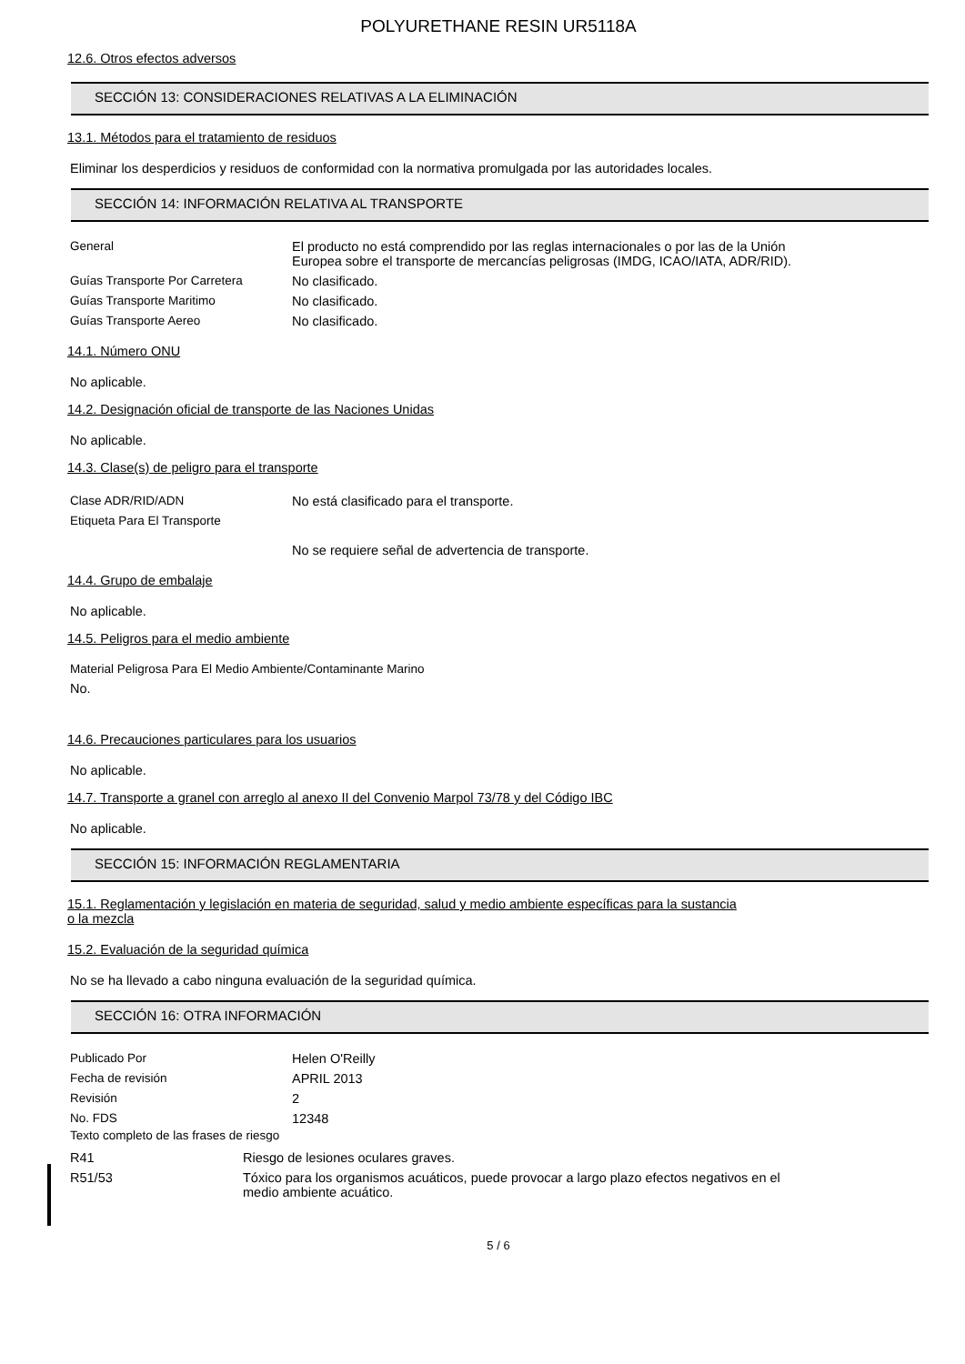POLYURETHANE RESIN UR5118A
12.6. Otros efectos adversos
SECCIÓN 13: CONSIDERACIONES RELATIVAS A LA ELIMINACIÓN
13.1. Métodos para el tratamiento de residuos
Eliminar los desperdicios y residuos de conformidad con la normativa promulgada por las autoridades locales.
SECCIÓN 14: INFORMACIÓN RELATIVA AL TRANSPORTE
| General | El producto no está comprendido por las reglas internacionales o por las de la Unión Europea sobre el transporte de mercancías peligrosas (IMDG, ICAO/IATA, ADR/RID). |
| Guías Transporte Por Carretera | No clasificado. |
| Guías Transporte Maritimo | No clasificado. |
| Guías Transporte Aereo | No clasificado. |
14.1. Número ONU
No aplicable.
14.2. Designación oficial de transporte de las Naciones Unidas
No aplicable.
14.3. Clase(s) de peligro para el transporte
| Clase ADR/RID/ADN | No está clasificado para el transporte. |
| Etiqueta Para El Transporte | |
| | No se requiere señal de advertencia de transporte. |
14.4. Grupo de embalaje
No aplicable.
14.5. Peligros para el medio ambiente
Material Peligrosa Para El Medio Ambiente/Contaminante Marino
No.
14.6. Precauciones particulares para los usuarios
No aplicable.
14.7. Transporte a granel con arreglo al anexo II del Convenio Marpol 73/78 y del Código IBC
No aplicable.
SECCIÓN 15: INFORMACIÓN REGLAMENTARIA
15.1. Reglamentación y legislación en materia de seguridad, salud y medio ambiente específicas para la sustancia
o la mezcla
15.2. Evaluación de la seguridad química
No se ha llevado a cabo ninguna evaluación de la seguridad química.
SECCIÓN 16: OTRA INFORMACIÓN
| Publicado Por | Helen O'Reilly |
| Fecha de revisión | APRIL 2013 |
| Revisión | 2 |
| No. FDS | 12348 |
Texto completo de las frases de riesgo
| R41 | Riesgo de lesiones oculares graves. |
| R51/53 | Tóxico para los organismos acuáticos, puede provocar a largo plazo efectos negativos en el medio ambiente acuático. |
5 / 6